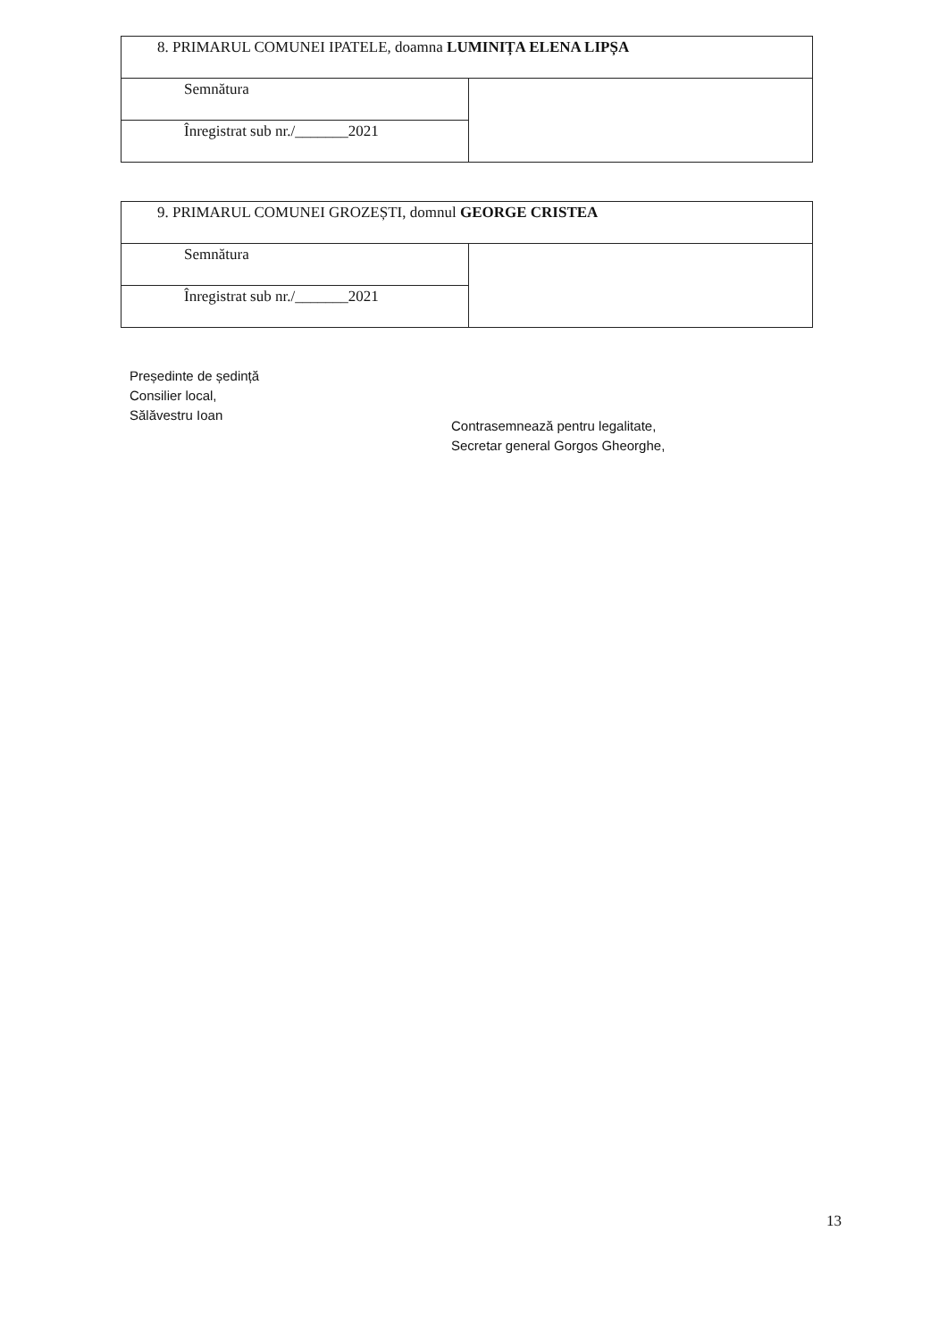| 8. PRIMARUL COMUNEI IPATELE, doamna LUMINIȚA ELENA LIPȘA | |
| Semnătura | |
| Înregistrat sub nr./_______2021 | |
| 9. PRIMARUL COMUNEI GROZEȘTI, domnul GEORGE CRISTEA | |
| Semnătura | |
| Înregistrat sub nr./_______2021 | |
Președinte de ședință
Consilier local,
Sălăvestru Ioan
Contrasemnează pentru legalitate,
Secretar general Gorgos Gheorghe,
13